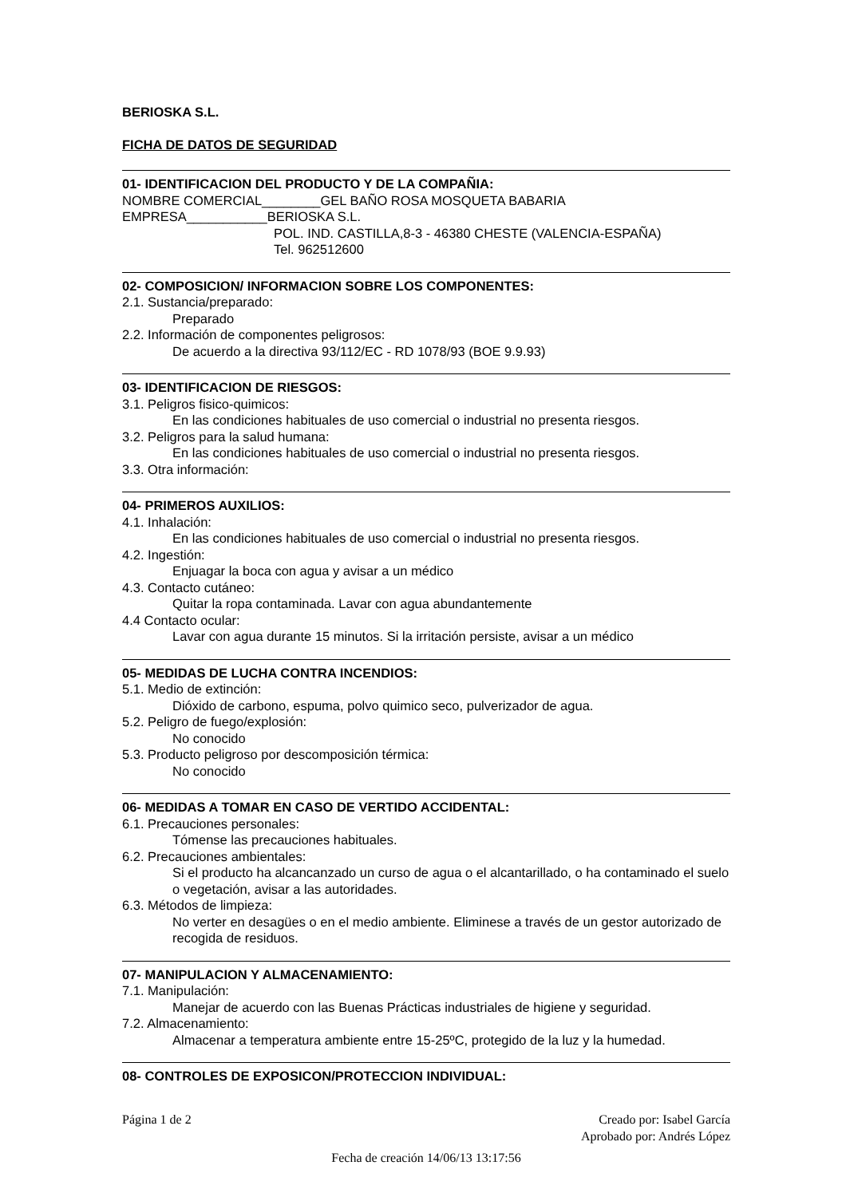BERIOSKA S.L.
FICHA DE DATOS DE SEGURIDAD
01- IDENTIFICACION DEL PRODUCTO Y DE LA COMPAÑIA:
NOMBRE COMERCIAL________GEL BAÑO ROSA MOSQUETA BABARIA
EMPRESA___________BERIOSKA S.L.
POL. IND. CASTILLA,8-3 - 46380 CHESTE (VALENCIA-ESPAÑA)
Tel. 962512600
02- COMPOSICION/ INFORMACION SOBRE LOS COMPONENTES:
2.1. Sustancia/preparado:
Preparado
2.2. Información de componentes peligrosos:
De acuerdo a la directiva 93/112/EC - RD 1078/93 (BOE 9.9.93)
03- IDENTIFICACION DE RIESGOS:
3.1. Peligros fisico-quimicos:
En las condiciones habituales de uso comercial o industrial no presenta riesgos.
3.2. Peligros para la salud humana:
En las condiciones habituales de uso comercial o industrial no presenta riesgos.
3.3. Otra información:
04- PRIMEROS AUXILIOS:
4.1. Inhalación:
En las condiciones habituales de uso comercial o industrial no presenta riesgos.
4.2. Ingestión:
Enjuagar la boca con agua y avisar a un médico
4.3. Contacto cutáneo:
Quitar la ropa contaminada. Lavar con agua abundantemente
4.4 Contacto ocular:
Lavar con agua durante 15 minutos. Si la irritación persiste, avisar a un médico
05- MEDIDAS DE LUCHA CONTRA INCENDIOS:
5.1. Medio de extinción:
Dióxido de carbono, espuma, polvo quimico seco, pulverizador de agua.
5.2. Peligro de fuego/explosión:
No conocido
5.3. Producto peligroso por descomposición térmica:
No conocido
06- MEDIDAS A TOMAR EN CASO DE VERTIDO ACCIDENTAL:
6.1. Precauciones personales:
Tómense las precauciones habituales.
6.2. Precauciones ambientales:
Si el producto ha alcancanzado un curso de agua o el alcantarillado, o ha contaminado el suelo o vegetación, avisar a las autoridades.
6.3. Métodos de limpieza:
No verter en desagües o en el medio ambiente. Eliminese a través de un gestor autorizado de recogida de residuos.
07- MANIPULACION Y ALMACENAMIENTO:
7.1. Manipulación:
Manejar de acuerdo con las Buenas Prácticas industriales de higiene y seguridad.
7.2. Almacenamiento:
Almacenar a temperatura ambiente entre 15-25ºC, protegido de la luz y la humedad.
08- CONTROLES DE EXPOSICON/PROTECCION INDIVIDUAL:
Página 1 de 2 Creado por: Isabel García
Aprobado por: Andrés López
Fecha de creación 14/06/13 13:17:56